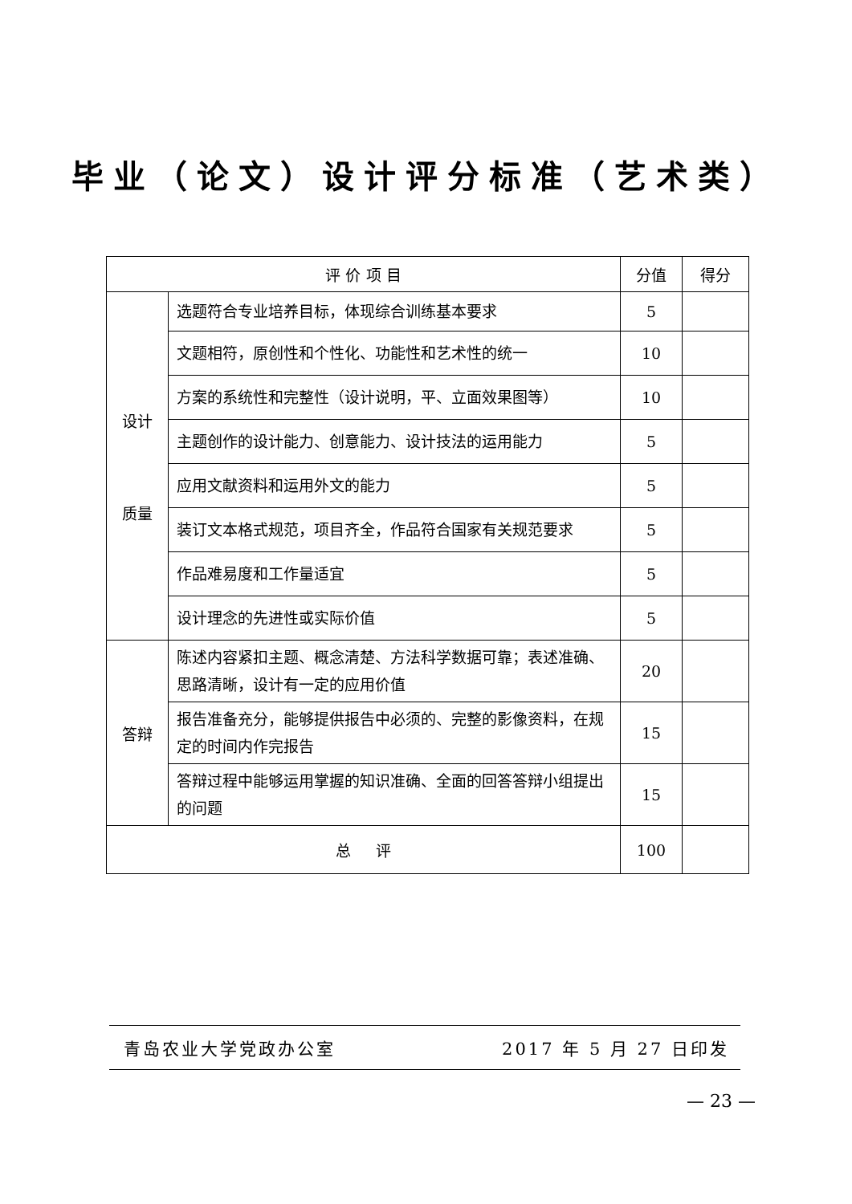毕业（论文）设计评分标准（艺术类）
| 评 价 项 目 | | 分值 | 得分 |
| --- | --- | --- | --- |
| 设计 质量 | 选题符合专业培养目标，体现综合训练基本要求 | 5 | |
| | 文题相符，原创性和个性化、功能性和艺术性的统一 | 10 | |
| | 方案的系统性和完整性（设计说明，平、立面效果图等） | 10 | |
| | 主题创作的设计能力、创意能力、设计技法的运用能力 | 5 | |
| | 应用文献资料和运用外文的能力 | 5 | |
| | 装订文本格式规范，项目齐全，作品符合国家有关规范要求 | 5 | |
| | 作品难易度和工作量适宜 | 5 | |
| | 设计理念的先进性或实际价值 | 5 | |
| 答辩 | 陈述内容紧扣主题、概念清楚、方法科学数据可靠；表述准确、思路清晰，设计有一定的应用价值 | 20 | |
| | 报告准备充分，能够提供报告中必须的、完整的影像资料，在规定的时间内作完报告 | 15 | |
| | 答辩过程中能够运用掌握的知识准确、全面的回答答辩小组提出的问题 | 15 | |
| 总 评 | | 100 | |
青岛农业大学党政办公室 2017 年 5 月 27 日印发
— 23 —